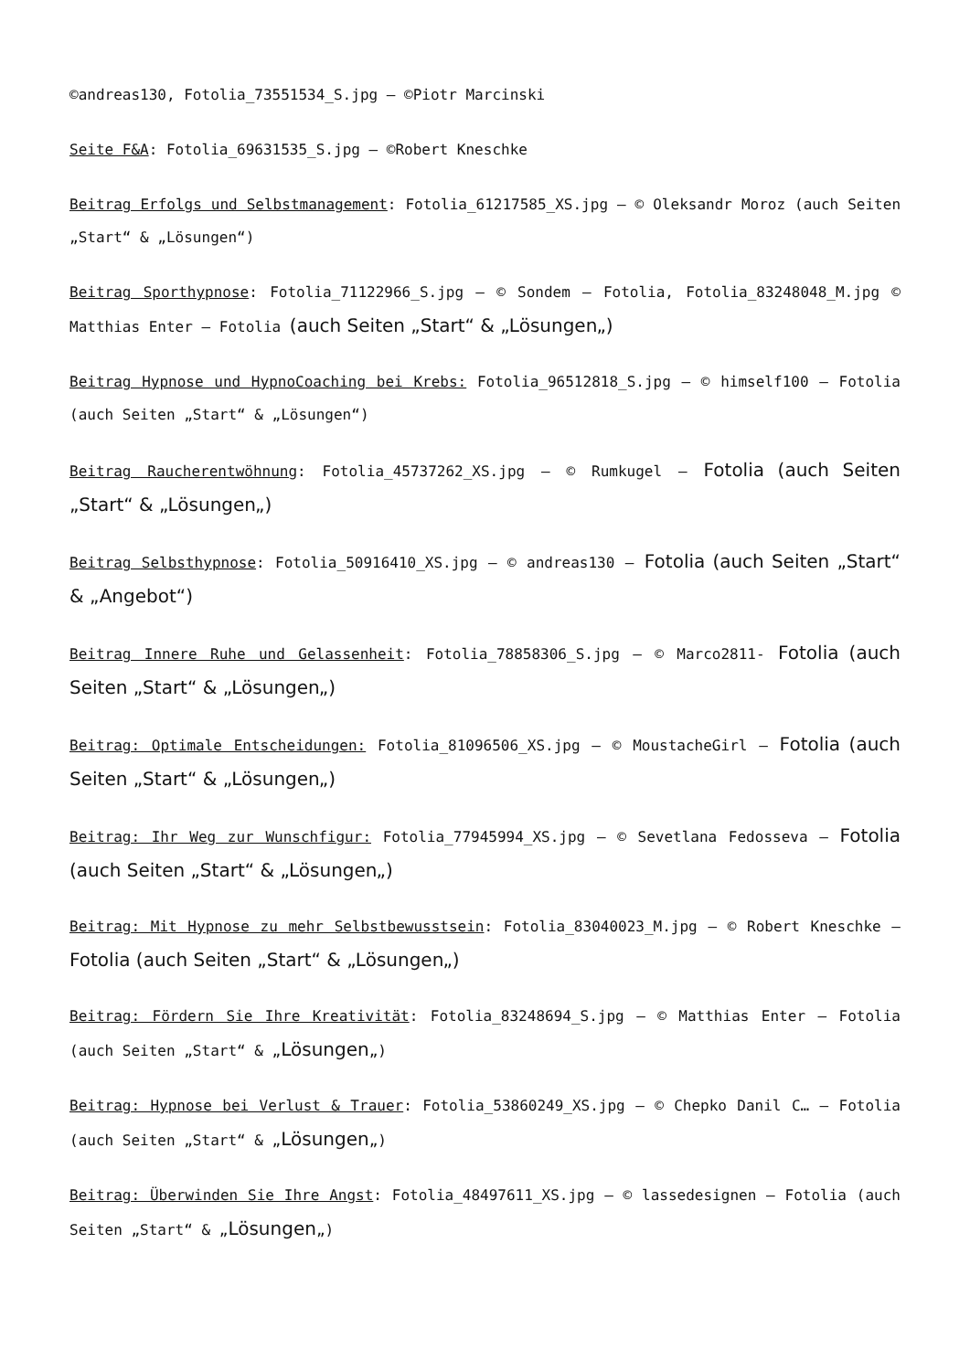©andreas130, Fotolia_73551534_S.jpg – ©Piotr Marcinski
Seite F&A: Fotolia_69631535_S.jpg – ©Robert Kneschke
Beitrag Erfolgs und Selbstmanagement: Fotolia_61217585_XS.jpg – © Oleksandr Moroz (auch Seiten „Start“ & „Lösungen“)
Beitrag Sporthypnose: Fotolia_71122966_S.jpg – © Sondem – Fotolia, Fotolia_83248048_M.jpg © Matthias Enter – Fotolia (auch Seiten „Start“ & „Lösungen„)
Beitrag Hypnose und HypnoCoaching bei Krebs: Fotolia_96512818_S.jpg — © himself100 – Fotolia (auch Seiten „Start“ & „Lösungen“)
Beitrag Raucherentwöhnung: Fotolia_45737262_XS.jpg – © Rumkugel – Fotolia (auch Seiten „Start“ & „Lösungen„)
Beitrag Selbsthypnose: Fotolia_50916410_XS.jpg – © andreas130 – Fotolia (auch Seiten „Start“ & „Angebot“)
Beitrag Innere Ruhe und Gelassenheit: Fotolia_78858306_S.jpg – © Marco2811- Fotolia (auch Seiten „Start“ & „Lösungen„)
Beitrag: Optimale Entscheidungen: Fotolia_81096506_XS.jpg – © MoustacheGirl – Fotolia (auch Seiten „Start“ & „Lösungen„)
Beitrag: Ihr Weg zur Wunschfigur: Fotolia_77945994_XS.jpg – © Sevetlana Fedosseva – Fotolia (auch Seiten „Start“ & „Lösungen„)
Beitrag: Mit Hypnose zu mehr Selbstbewusstsein: Fotolia_83040023_M.jpg – © Robert Kneschke – Fotolia (auch Seiten „Start“ & „Lösungen„)
Beitrag: Fördern Sie Ihre Kreativität: Fotolia_83248694_S.jpg – © Matthias Enter – Fotolia (auch Seiten „Start“ & „Lösungen„)
Beitrag: Hypnose bei Verlust & Trauer: Fotolia_53860249_XS.jpg – © Chepko Danil C… – Fotolia (auch Seiten „Start“ & „Lösungen„)
Beitrag: Überwinden Sie Ihre Angst: Fotolia_48497611_XS.jpg – © lassedesignen – Fotolia (auch Seiten „Start“ & „Lösungen„)